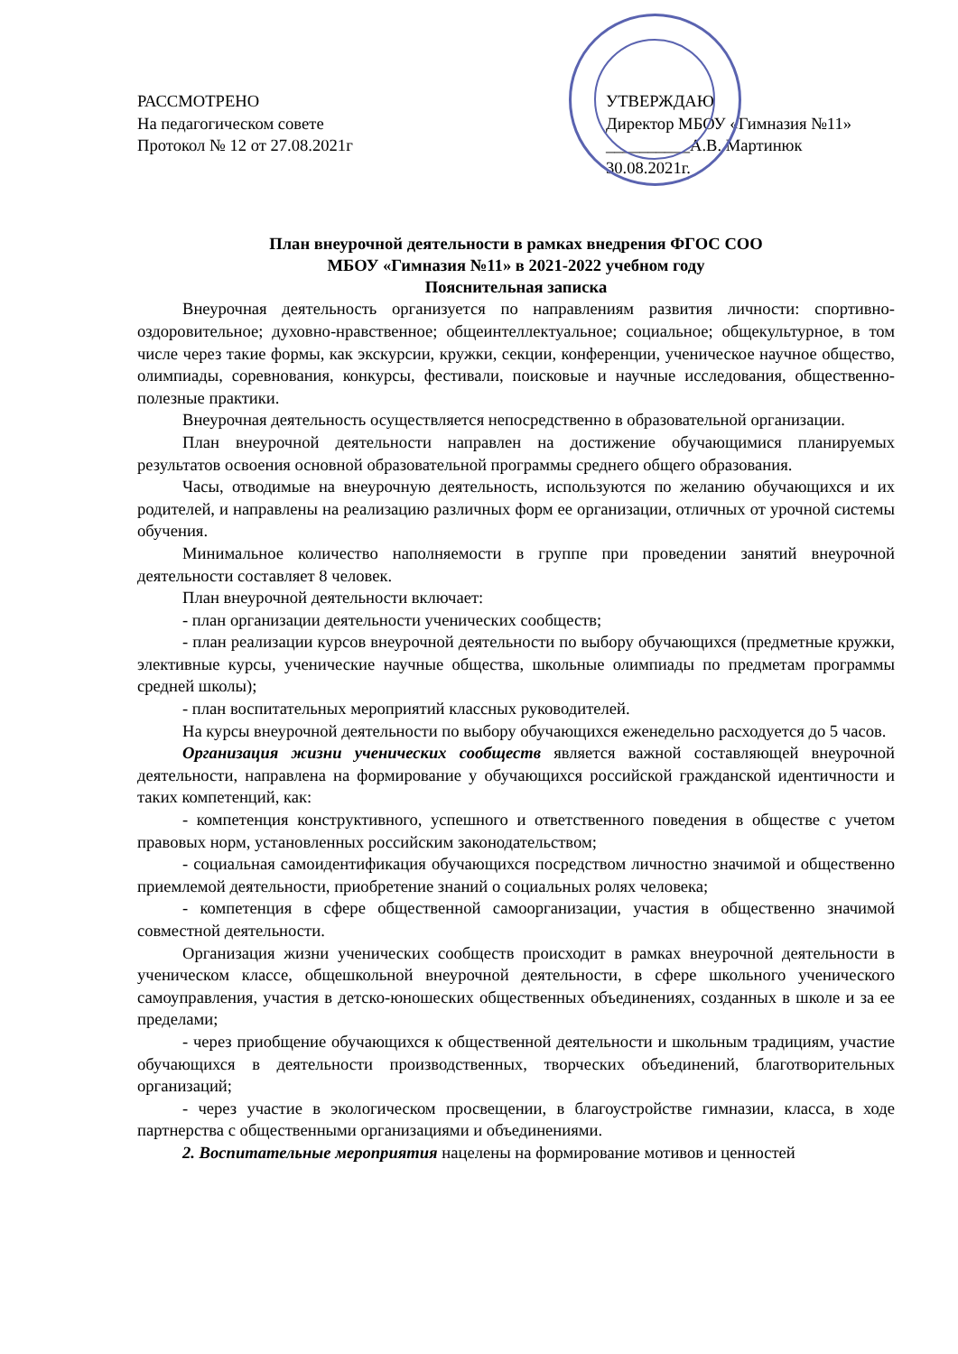РАССМОТРЕНО
На педагогическом совете
Протокол № 12 от 27.08.2021г
УТВЕРЖДАЮ
Директор МБОУ «Гимназия №11»
__________А.В. Мартинюк
30.08.2021г.
План внеурочной деятельности в рамках внедрения ФГОС СОО
МБОУ «Гимназия №11» в 2021-2022 учебном году
Пояснительная записка
Внеурочная деятельность организуется по направлениям развития личности: спортивно-оздоровительное; духовно-нравственное; общеинтеллектуальное; социальное; общекультурное, в том числе через такие формы, как экскурсии, кружки, секции, конференции, ученическое научное общество, олимпиады, соревнования, конкурсы, фестивали, поисковые и научные исследования, общественно-полезные практики.
Внеурочная деятельность осуществляется непосредственно в образовательной организации.
План внеурочной деятельности направлен на достижение обучающимися планируемых результатов освоения основной образовательной программы среднего общего образования.
Часы, отводимые на внеурочную деятельность, используются по желанию обучающихся и их родителей, и направлены на реализацию различных форм ее организации, отличных от урочной системы обучения.
Минимальное количество наполняемости в группе при проведении занятий внеурочной деятельности составляет 8 человек.
План внеурочной деятельности включает:
- план организации деятельности ученических сообществ;
- план реализации курсов внеурочной деятельности по выбору обучающихся (предметные кружки, элективные курсы, ученические научные общества, школьные олимпиады по предметам программы средней школы);
- план воспитательных мероприятий классных руководителей.
На курсы внеурочной деятельности по выбору обучающихся еженедельно расходуется до 5 часов.
Организация жизни ученических сообществ является важной составляющей внеурочной деятельности, направлена на формирование у обучающихся российской гражданской идентичности и таких компетенций, как:
- компетенция конструктивного, успешного и ответственного поведения в обществе с учетом правовых норм, установленных российским законодательством;
- социальная самоидентификация обучающихся посредством личностно значимой и общественно приемлемой деятельности, приобретение знаний о социальных ролях человека;
- компетенция в сфере общественной самоорганизации, участия в общественно значимой совместной деятельности.
Организация жизни ученических сообществ происходит в рамках внеурочной деятельности в ученическом классе, общешкольной внеурочной деятельности, в сфере школьного ученического самоуправления, участия в детско-юношеских общественных объединениях, созданных в школе и за ее пределами;
- через приобщение обучающихся к общественной деятельности и школьным традициям, участие обучающихся в деятельности производственных, творческих объединений, благотворительных организаций;
- через участие в экологическом просвещении, в благоустройстве гимназии, класса, в ходе партнерства с общественными организациями и объединениями.
2. Воспитательные мероприятия нацелены на формирование мотивов и ценностей